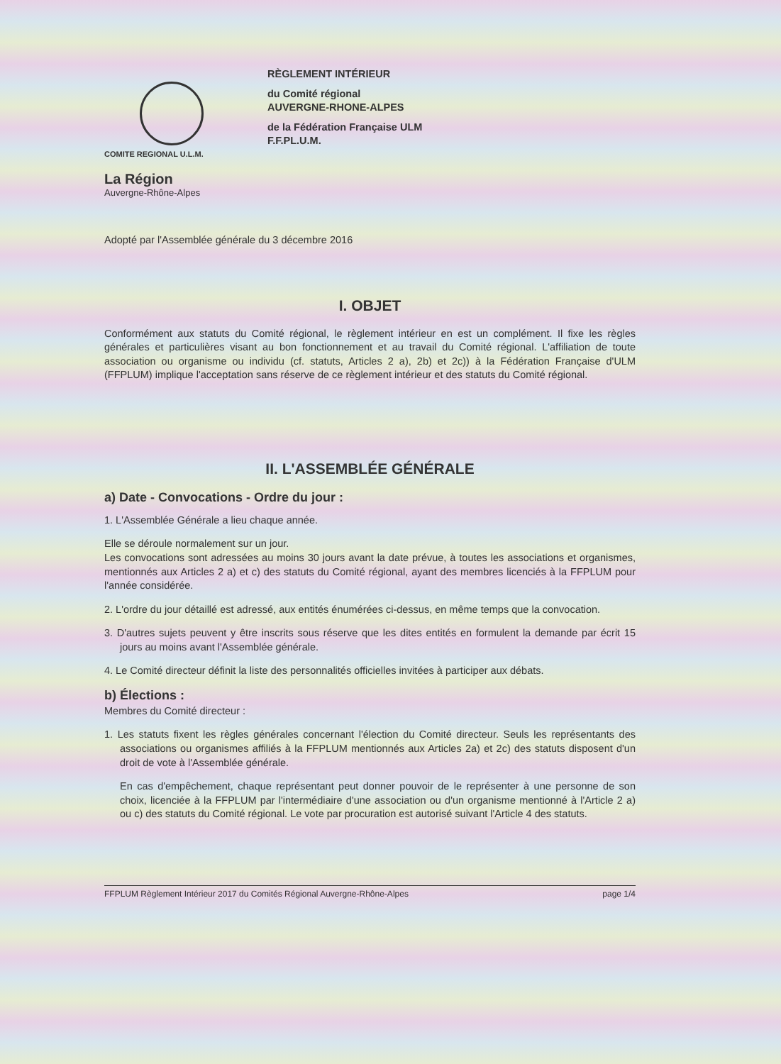COMITE REGIONAL U.L.M.
La Région
Auvergne-Rhône-Alpes
RÈGLEMENT INTÉRIEUR
du Comité régional
AUVERGNE-RHONE-ALPES
de la Fédération Française ULM
F.F.PL.U.M.
Adopté par l'Assemblée générale du 3 décembre 2016
I. OBJET
Conformément aux statuts du Comité régional, le règlement intérieur en est un complément. Il fixe les règles générales et particulières visant au bon fonctionnement et au travail du Comité régional. L'affiliation de toute association ou organisme ou individu (cf. statuts, Articles 2 a), 2b) et 2c)) à la Fédération Française d'ULM (FFPLUM) implique l'acceptation sans réserve de ce règlement intérieur et des statuts du Comité régional.
II. L'ASSEMBLÉE GÉNÉRALE
a) Date - Convocations - Ordre du jour :
1. L'Assemblée Générale a lieu chaque année.
Elle se déroule normalement sur un jour.
Les convocations sont adressées au moins 30 jours avant la date prévue, à toutes les associations et organismes, mentionnés aux Articles 2 a) et c) des statuts du Comité régional, ayant des membres licenciés à la FFPLUM pour l'année considérée.
2. L'ordre du jour détaillé est adressé, aux entités énumérées ci-dessus, en même temps que la convocation.
3. D'autres sujets peuvent y être inscrits sous réserve que les dites entités en formulent la demande par écrit 15 jours au moins avant l'Assemblée générale.
4. Le Comité directeur définit la liste des personnalités officielles invitées à participer aux débats.
b) Élections :
Membres du Comité directeur :
1. Les statuts fixent les règles générales concernant l'élection du Comité directeur. Seuls les représentants des associations ou organismes affiliés à la FFPLUM mentionnés aux Articles 2a) et 2c) des statuts disposent d'un droit de vote à l'Assemblée générale.
En cas d'empêchement, chaque représentant peut donner pouvoir de le représenter à une personne de son choix, licenciée à la FFPLUM par l'intermédiaire d'une association ou d'un organisme mentionné à l'Article 2 a) ou c) des statuts du Comité régional. Le vote par procuration est autorisé suivant l'Article 4 des statuts.
FFPLUM Règlement Intérieur 2017 du Comités Régional Auvergne-Rhône-Alpes page 1/4